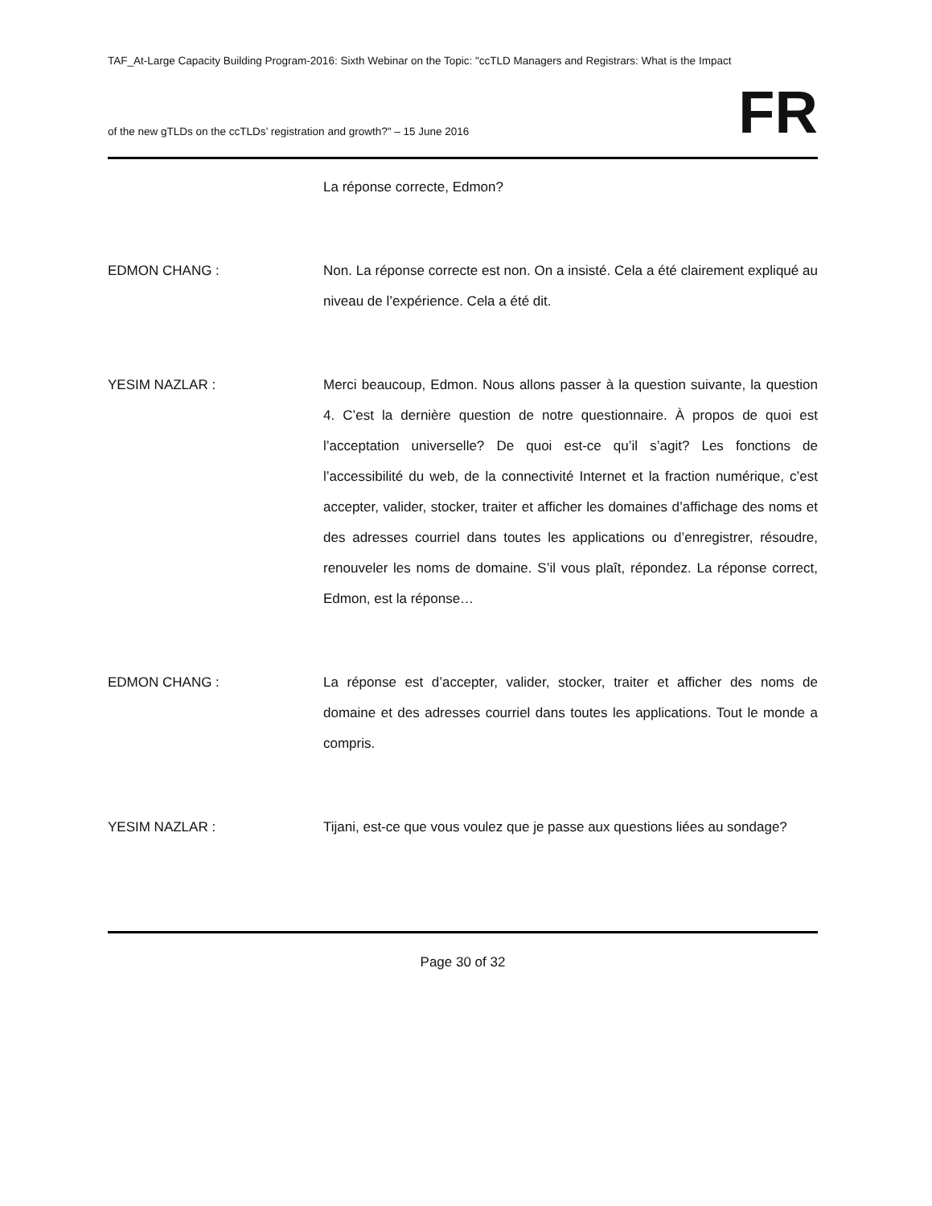TAF_At-Large Capacity Building Program-2016: Sixth Webinar on the Topic: "ccTLD Managers and Registrars: What is the Impact
of the new gTLDs on the ccTLDs’ registration and growth?" – 15 June 2016
FR
La réponse correcte, Edmon?
EDMON CHANG : Non. La réponse correcte est non. On a insisté. Cela a été clairement expliqué au niveau de l’expérience. Cela a été dit.
YESIM NAZLAR : Merci beaucoup, Edmon. Nous allons passer à la question suivante, la question 4. C’est la dernière question de notre questionnaire. À propos de quoi est l’acceptation universelle? De quoi est-ce qu’il s’agit? Les fonctions de l’accessibilité du web, de la connectivité Internet et la fraction numérique, c’est accepter, valider, stocker, traiter et afficher les domaines d’affichage des noms et des adresses courriel dans toutes les applications ou d’enregistrer, résoudre, renouveler les noms de domaine. S’il vous plaît, répondez. La réponse correct, Edmon, est la réponse…
EDMON CHANG : La réponse est d’accepter, valider, stocker, traiter et afficher des noms de domaine et des adresses courriel dans toutes les applications. Tout le monde a compris.
YESIM NAZLAR : Tijani, est-ce que vous voulez que je passe aux questions liées au sondage?
Page 30 of 32